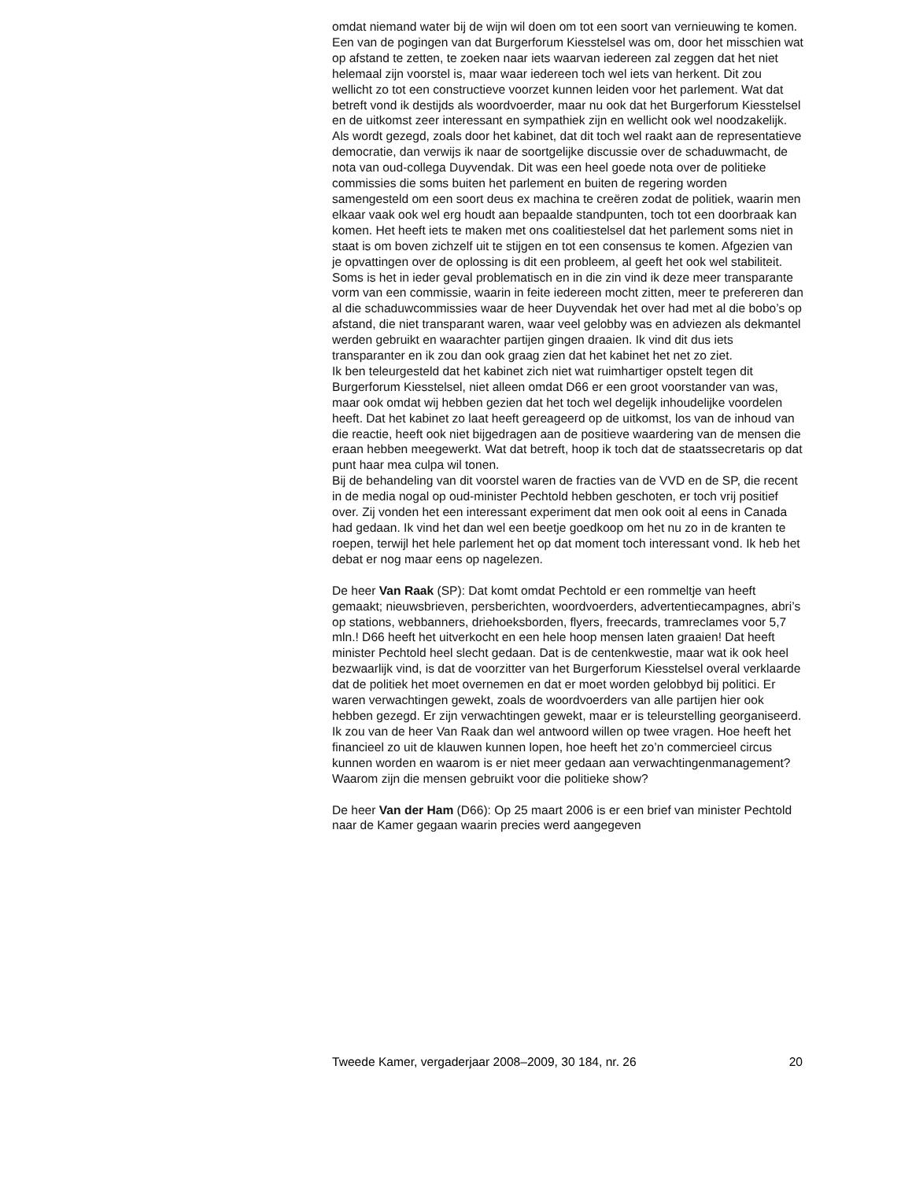omdat niemand water bij de wijn wil doen om tot een soort van vernieuwing te komen. Een van de pogingen van dat Burgerforum Kiesstelsel was om, door het misschien wat op afstand te zetten, te zoeken naar iets waarvan iedereen zal zeggen dat het niet helemaal zijn voorstel is, maar waar iedereen toch wel iets van herkent. Dit zou wellicht zo tot een constructieve voorzet kunnen leiden voor het parlement. Wat dat betreft vond ik destijds als woordvoerder, maar nu ook dat het Burgerforum Kiesstelsel en de uitkomst zeer interessant en sympathiek zijn en wellicht ook wel noodzakelijk. Als wordt gezegd, zoals door het kabinet, dat dit toch wel raakt aan de representatieve democratie, dan verwijs ik naar de soortgelijke discussie over de schaduwmacht, de nota van oud-collega Duyvendak. Dit was een heel goede nota over de politieke commissies die soms buiten het parlement en buiten de regering worden samengesteld om een soort deus ex machina te creëren zodat de politiek, waarin men elkaar vaak ook wel erg houdt aan bepaalde standpunten, toch tot een doorbraak kan komen. Het heeft iets te maken met ons coalitiestelsel dat het parlement soms niet in staat is om boven zichzelf uit te stijgen en tot een consensus te komen. Afgezien van je opvattingen over de oplossing is dit een probleem, al geeft het ook wel stabiliteit. Soms is het in ieder geval problematisch en in die zin vind ik deze meer transparante vorm van een commissie, waarin in feite iedereen mocht zitten, meer te prefereren dan al die schaduwcommissies waar de heer Duyvendak het over had met al die bobo’s op afstand, die niet transparant waren, waar veel gelobby was en adviezen als dekmantel werden gebruikt en waarachter partijen gingen draaien. Ik vind dit dus iets transparanter en ik zou dan ook graag zien dat het kabinet het net zo ziet.
Ik ben teleurgesteld dat het kabinet zich niet wat ruimhartiger opstelt tegen dit Burgerforum Kiesstelsel, niet alleen omdat D66 er een groot voorstander van was, maar ook omdat wij hebben gezien dat het toch wel degelijk inhoudelijke voordelen heeft. Dat het kabinet zo laat heeft gereageerd op de uitkomst, los van de inhoud van die reactie, heeft ook niet bijgedragen aan de positieve waardering van de mensen die eraan hebben meegewerkt. Wat dat betreft, hoop ik toch dat de staatssecretaris op dat punt haar mea culpa wil tonen.
Bij de behandeling van dit voorstel waren de fracties van de VVD en de SP, die recent in de media nogal op oud-minister Pechtold hebben geschoten, er toch vrij positief over. Zij vonden het een interessant experiment dat men ook ooit al eens in Canada had gedaan. Ik vind het dan wel een beetje goedkoop om het nu zo in de kranten te roepen, terwijl het hele parlement het op dat moment toch interessant vond. Ik heb het debat er nog maar eens op nagelezen.
De heer Van Raak (SP): Dat komt omdat Pechtold er een rommeltje van heeft gemaakt; nieuwsbrieven, persberichten, woordvoerders, advertentiecampagnes, abri’s op stations, webbanners, driehoeksborden, flyers, freecards, tramreclames voor 5,7 mln.! D66 heeft het uitverkocht en een hele hoop mensen laten graaien! Dat heeft minister Pechtold heel slecht gedaan. Dat is de centenkwestie, maar wat ik ook heel bezwaarlijk vind, is dat de voorzitter van het Burgerforum Kiesstelsel overal verklaarde dat de politiek het moet overnemen en dat er moet worden gelobbyd bij politici. Er waren verwachtingen gewekt, zoals de woordvoerders van alle partijen hier ook hebben gezegd. Er zijn verwachtingen gewekt, maar er is teleurstelling georganiseerd. Ik zou van de heer Van Raak dan wel antwoord willen op twee vragen. Hoe heeft het financieel zo uit de klauwen kunnen lopen, hoe heeft het zo’n commercieel circus kunnen worden en waarom is er niet meer gedaan aan verwachtingenmanagement? Waarom zijn die mensen gebruikt voor die politieke show?
De heer Van der Ham (D66): Op 25 maart 2006 is er een brief van minister Pechtold naar de Kamer gegaan waarin precies werd aangegeven
Tweede Kamer, vergaderjaar 2008–2009, 30 184, nr. 26 20